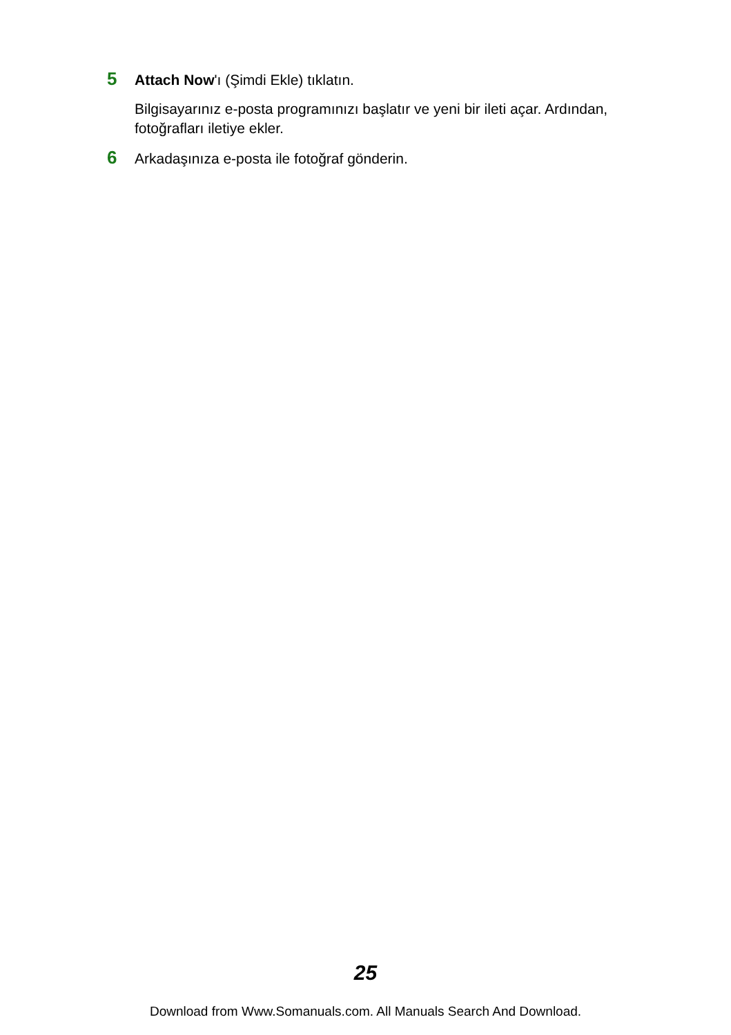5 Attach Now'ı (Şimdi Ekle) tıklatın.
Bilgisayarınız e-posta programınızı başlatır ve yeni bir ileti açar. Ardından, fotoğrafları iletiye ekler.
6 Arkadaşınıza e-posta ile fotoğraf gönderin.
25
Download from Www.Somanuals.com. All Manuals Search And Download.